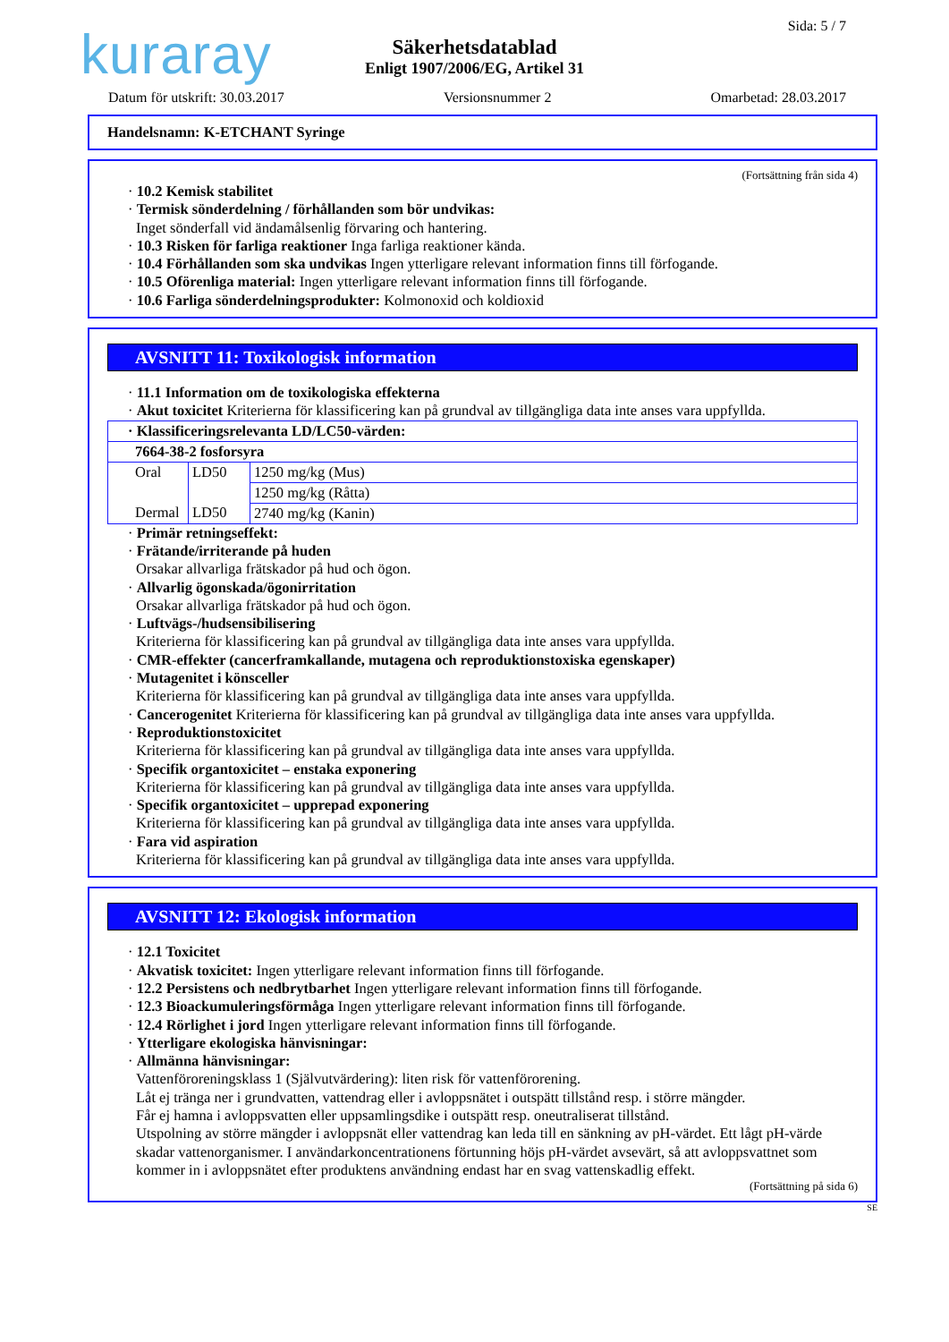kuraray Sida: 5 / 7
Säkerhetsdatablad
Enligt 1907/2006/EG, Artikel 31
Datum för utskrift: 30.03.2017 Versionsnummer 2 Omarbetad: 28.03.2017
Handelsnamn: K-ETCHANT Syringe
(Fortsättning från sida 4)
· 10.2 Kemisk stabilitet
· Termisk sönderdelning / förhållanden som bör undvikas:
Inget sönderfall vid ändamålsenlig förvaring och hantering.
· 10.3 Risken för farliga reaktioner Inga farliga reaktioner kända.
· 10.4 Förhållanden som ska undvikas Ingen ytterligare relevant information finns till förfogande.
· 10.5 Oförenliga material: Ingen ytterligare relevant information finns till förfogande.
· 10.6 Farliga sönderdelningsprodukter: Kolmonoxid och koldioxid
AVSNITT 11: Toxikologisk information
· 11.1 Information om de toxikologiska effekterna
· Akut toxicitet Kriterierna för klassificering kan på grundval av tillgängliga data inte anses vara uppfyllda.
| · Klassificeringsrelevanta LD/LC50-värden: | | |
| 7664-38-2 fosforsyra | | |
| Oral | LD50 | 1250 mg/kg (Mus) |
| | | 1250 mg/kg (Råtta) |
| Dermal | LD50 | 2740 mg/kg (Kanin) |
· Primär retningseffekt:
· Frätande/irriterande på huden
Orsakar allvarliga frätskador på hud och ögon.
· Allvarlig ögonskada/ögonirritation
Orsakar allvarliga frätskador på hud och ögon.
· Luftvägs-/hudsensibilisering
Kriterierna för klassificering kan på grundval av tillgängliga data inte anses vara uppfyllda.
· CMR-effekter (cancerframkallande, mutagena och reproduktionstoxiska egenskaper)
· Mutagenitet i könsceller
Kriterierna för klassificering kan på grundval av tillgängliga data inte anses vara uppfyllda.
· Cancerogenitet Kriterierna för klassificering kan på grundval av tillgängliga data inte anses vara uppfyllda.
· Reproduktionstoxicitet
Kriterierna för klassificering kan på grundval av tillgängliga data inte anses vara uppfyllda.
· Specifik organtoxicitet – enstaka exponering
Kriterierna för klassificering kan på grundval av tillgängliga data inte anses vara uppfyllda.
· Specifik organtoxicitet – upprepad exponering
Kriterierna för klassificering kan på grundval av tillgängliga data inte anses vara uppfyllda.
· Fara vid aspiration
Kriterierna för klassificering kan på grundval av tillgängliga data inte anses vara uppfyllda.
AVSNITT 12: Ekologisk information
· 12.1 Toxicitet
· Akvatisk toxicitet: Ingen ytterligare relevant information finns till förfogande.
· 12.2 Persistens och nedbrytbarhet Ingen ytterligare relevant information finns till förfogande.
· 12.3 Bioackumuleringsförmåga Ingen ytterligare relevant information finns till förfogande.
· 12.4 Rörlighet i jord Ingen ytterligare relevant information finns till förfogande.
· Ytterligare ekologiska hänvisningar:
· Allmänna hänvisningar:
Vattenföroreningsklass 1 (Självutvärdering): liten risk för vattenförorening.
Låt ej tränga ner i grundvatten, vattendrag eller i avloppsnätet i outspätt tillstånd resp. i större mängder.
Får ej hamna i avloppsvatten eller uppsamlingsdike i outspätt resp. oneutraliserat tillstånd.
Utspolning av större mängder i avloppsnät eller vattendrag kan leda till en sänkning av pH-värdet. Ett lågt pH-värde skadar vattenorganismer. I användarkoncentrationens förtunning höjs pH-värdet avsevärt, så att avloppsvattnet som kommer in i avloppsnätet efter produktens användning endast har en svag vattenskadlig effekt.
(Fortsättning på sida 6)
SE